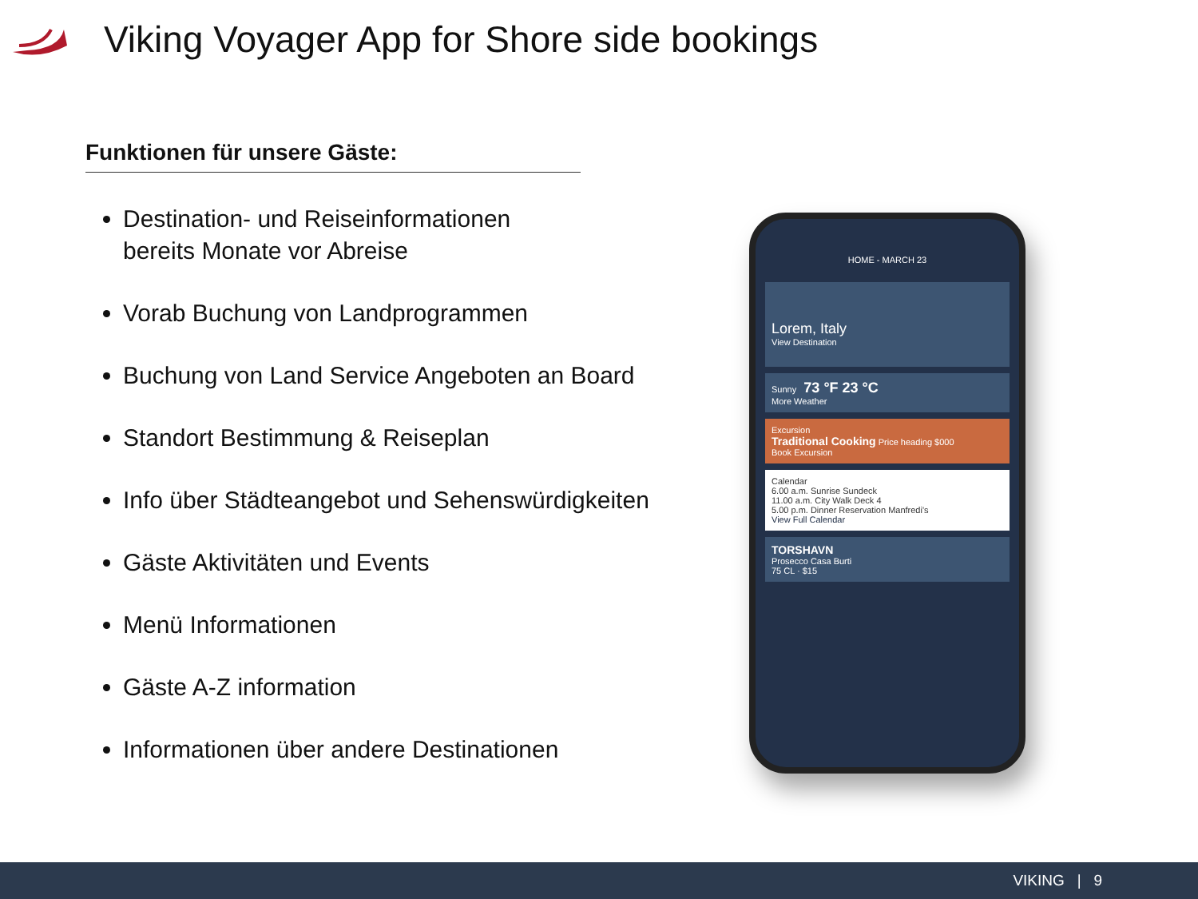Viking Voyager App for Shore side bookings
Funktionen für unsere Gäste:
Destination- und Reiseinformationen
bereits Monate vor Abreise
Vorab Buchung von Landprogrammen
Buchung von Land Service Angeboten an Board
Standort Bestimmung & Reiseplan
Info über Städteangebot und Sehenswürdigkeiten
Gäste Aktivitäten und Events
Menü Informationen
Gäste A-Z information
Informationen über andere Destinationen
HOME - MARCH 23
Lorem, Italy
View Destination
Sunny 73 °F 23 °C
More Weather
Excursion
Traditional Cooking Price heading $000
Book Excursion
Calendar
6.00 a.m. Sunrise Sundeck
11.00 a.m. City Walk Deck 4
5.00 p.m. Dinner Reservation Manfredi's
View Full Calendar
TORSHAVN
Prosecco Casa Burti
75 CL · $15
VIKING | 9